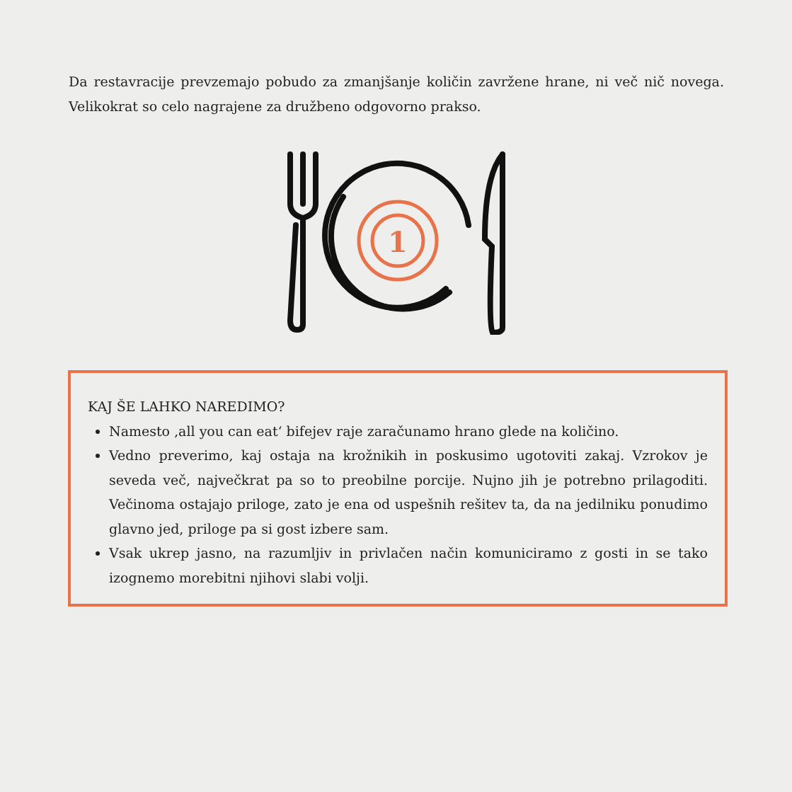Da restavracije prevzemajo pobudo za zmanjšanje količin zavržene hrane, ni več nič novega. Velikokrat so celo nagrajene za družbeno odgovorno prakso.
1
KAJ ŠE LAHKO NAREDIMO?
Namesto ‚all you can eat‘ bifejev raje zaračunamo hrano glede na količino.
Vedno preverimo, kaj ostaja na krožnikih in poskusimo ugotoviti zakaj. Vzrokov je seveda več, največkrat pa so to preobilne porcije. Nujno jih je potrebno prilagoditi. Večinoma ostajajo priloge, zato je ena od uspešnih rešitev ta, da na jedilniku ponudimo glavno jed, priloge pa si gost izbere sam.
Vsak ukrep jasno, na razumljiv in privlačen način komuniciramo z gosti in se tako izognemo morebitni njihovi slabi volji.